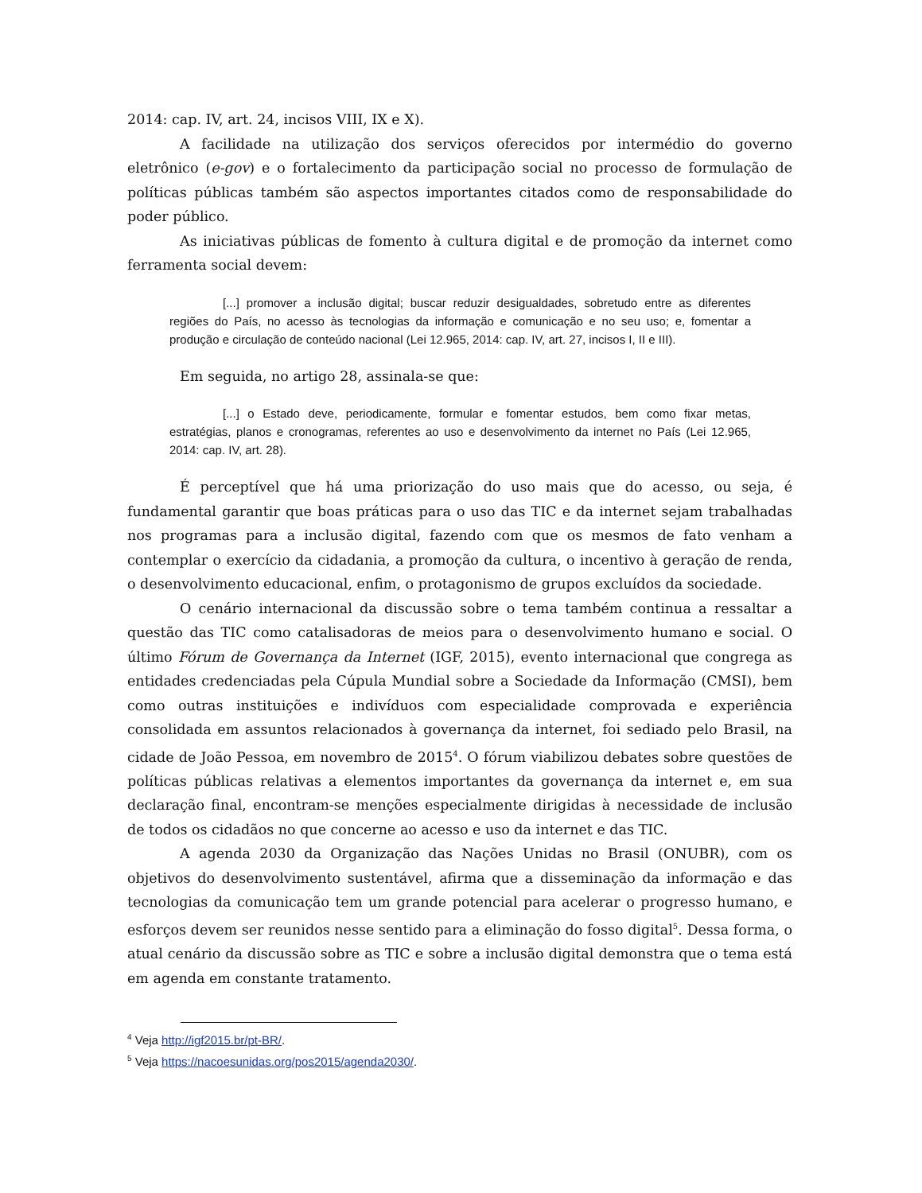2014: cap. IV, art. 24, incisos VIII, IX e X).
A facilidade na utilização dos serviços oferecidos por intermédio do governo eletrônico (e-gov) e o fortalecimento da participação social no processo de formulação de políticas públicas também são aspectos importantes citados como de responsabilidade do poder público.
As iniciativas públicas de fomento à cultura digital e de promoção da internet como ferramenta social devem:
[...] promover a inclusão digital; buscar reduzir desigualdades, sobretudo entre as diferentes regiões do País, no acesso às tecnologias da informação e comunicação e no seu uso; e, fomentar a produção e circulação de conteúdo nacional (Lei 12.965, 2014: cap. IV, art. 27, incisos I, II e III).
Em seguida, no artigo 28, assinala-se que:
[...] o Estado deve, periodicamente, formular e fomentar estudos, bem como fixar metas, estratégias, planos e cronogramas, referentes ao uso e desenvolvimento da internet no País (Lei 12.965, 2014: cap. IV, art. 28).
É perceptível que há uma priorização do uso mais que do acesso, ou seja, é fundamental garantir que boas práticas para o uso das TIC e da internet sejam trabalhadas nos programas para a inclusão digital, fazendo com que os mesmos de fato venham a contemplar o exercício da cidadania, a promoção da cultura, o incentivo à geração de renda, o desenvolvimento educacional, enfim, o protagonismo de grupos excluídos da sociedade.
O cenário internacional da discussão sobre o tema também continua a ressaltar a questão das TIC como catalisadoras de meios para o desenvolvimento humano e social. O último Fórum de Governança da Internet (IGF, 2015), evento internacional que congrega as entidades credenciadas pela Cúpula Mundial sobre a Sociedade da Informação (CMSI), bem como outras instituições e indivíduos com especialidade comprovada e experiência consolidada em assuntos relacionados à governança da internet, foi sediado pelo Brasil, na cidade de João Pessoa, em novembro de 2015<sup>4</sup>. O fórum viabilizou debates sobre questões de políticas públicas relativas a elementos importantes da governança da internet e, em sua declaração final, encontram-se menções especialmente dirigidas à necessidade de inclusão de todos os cidadãos no que concerne ao acesso e uso da internet e das TIC.
A agenda 2030 da Organização das Nações Unidas no Brasil (ONUBR), com os objetivos do desenvolvimento sustentável, afirma que a disseminação da informação e das tecnologias da comunicação tem um grande potencial para acelerar o progresso humano, e esforços devem ser reunidos nesse sentido para a eliminação do fosso digital<sup>5</sup>. Dessa forma, o atual cenário da discussão sobre as TIC e sobre a inclusão digital demonstra que o tema está em agenda em constante tratamento.
<sup>4</sup> Veja http://igf2015.br/pt-BR/.
<sup>5</sup> Veja https://nacoesunidas.org/pos2015/agenda2030/.